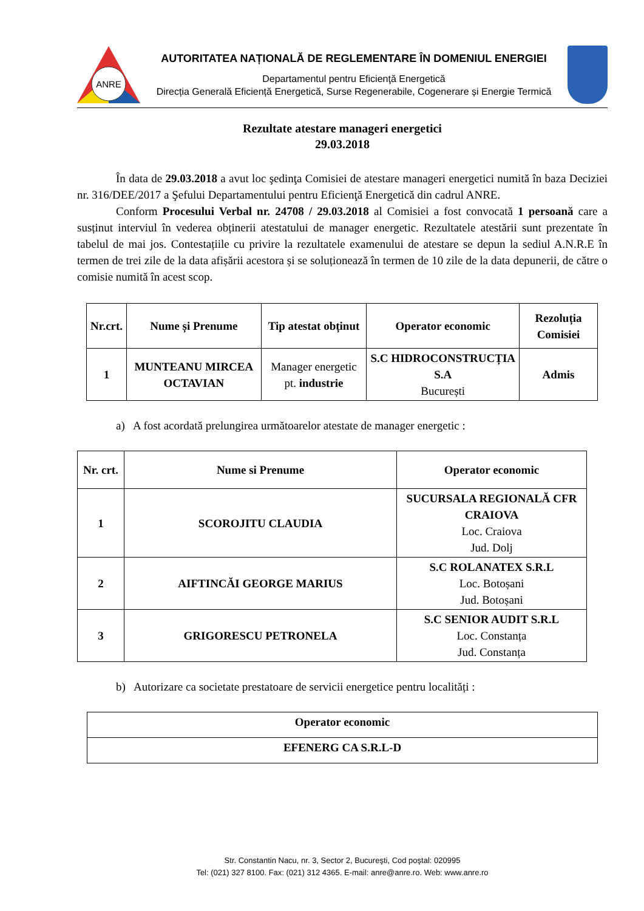ANRE
AUTORITATEA NAȚIONALĂ DE REGLEMENTARE ÎN DOMENIUL ENERGIEI
Departamentul pentru Eficienţă Energetică
Direcția Generală Eficiență Energetică, Surse Regenerabile, Cogenerare și Energie Termică
Rezultate atestare manageri energetici
29.03.2018
În data de 29.03.2018 a avut loc şedinţa Comisiei de atestare manageri energetici numită în baza Deciziei nr. 316/DEE/2017 a Şefului Departamentului pentru Eficienţă Energetică din cadrul ANRE.
Conform Procesului Verbal nr. 24708 / 29.03.2018 al Comisiei a fost convocată 1 persoană care a susținut interviul în vederea obținerii atestatului de manager energetic. Rezultatele atestării sunt prezentate în tabelul de mai jos. Contestațiile cu privire la rezultatele examenului de atestare se depun la sediul A.N.R.E în termen de trei zile de la data afișării acestora și se soluționează în termen de 10 zile de la data depunerii, de către o comisie numită în acest scop.
| Nr.crt. | Nume și Prenume | Tip atestat obținut | Operator economic | Rezoluția Comisiei |
| --- | --- | --- | --- | --- |
| 1 | MUNTEANU MIRCEA OCTAVIAN | Manager energetic pt. industrie | S.C HIDROCONSTRUCȚIA S.A București | Admis |
a) A fost acordată prelungirea următoarelor atestate de manager energetic :
| Nr. crt. | Nume si Prenume | Operator economic |
| --- | --- | --- |
| 1 | SCOROJITU CLAUDIA | SUCURSALA REGIONALĂ CFR CRAIOVA Loc. Craiova Jud. Dolj |
| 2 | AIFTINCĂI GEORGE MARIUS | S.C ROLANATEX S.R.L Loc. Botoșani Jud. Botoșani |
| 3 | GRIGORESCU PETRONELA | S.C SENIOR AUDIT S.R.L Loc. Constanța Jud. Constanța |
b) Autorizare ca societate prestatoare de servicii energetice pentru localități :
| Operator economic |
| --- |
| EFENERG CA S.R.L-D |
Str. Constantin Nacu, nr. 3, Sector 2, Bucureşti, Cod poştal: 020995
Tel: (021) 327 8100. Fax: (021) 312 4365. E-mail: anre@anre.ro. Web: www.anre.ro